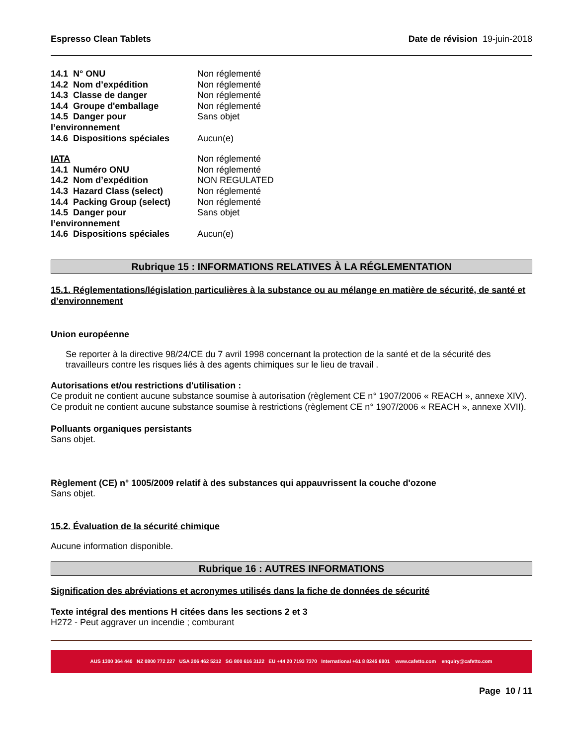Espresso Clean Tablets Date de révision 19-juin-2018
| 14.1 N° ONU | Non réglementé |
| 14.2 Nom d’expédition | Non réglementé |
| 14.3 Classe de danger | Non réglementé |
| 14.4 Groupe d'emballage | Non réglementé |
| 14.5 Danger pour l’environnement | Sans objet |
| 14.6 Dispositions spéciales | Aucun(e) |
| IATA | Non réglementé |
| 14.1 Numéro ONU | Non réglementé |
| 14.2 Nom d’expédition | NON REGULATED |
| 14.3 Hazard Class (select) | Non réglementé |
| 14.4 Packing Group (select) | Non réglementé |
| 14.5 Danger pour l’environnement | Sans objet |
| 14.6 Dispositions spéciales | Aucun(e) |
Rubrique 15 : INFORMATIONS RELATIVES À LA RÉGLEMENTATION
15.1. Réglementations/législation particulières à la substance ou au mélange en matière de sécurité, de santé et d’environnement
Union européenne
Se reporter à la directive 98/24/CE du 7 avril 1998 concernant la protection de la santé et de la sécurité des travailleurs contre les risques liés à des agents chimiques sur le lieu de travail .
Autorisations et/ou restrictions d'utilisation :
Ce produit ne contient aucune substance soumise à autorisation (règlement CE n° 1907/2006 « REACH », annexe XIV). Ce produit ne contient aucune substance soumise à restrictions (règlement CE n° 1907/2006 « REACH », annexe XVII).
Polluants organiques persistants
Sans objet.
Règlement (CE) n° 1005/2009 relatif à des substances qui appauvrissent la couche d'ozone
Sans objet.
15.2. Évaluation de la sécurité chimique
Aucune information disponible.
Rubrique 16 : AUTRES INFORMATIONS
Signification des abréviations et acronymes utilisés dans la fiche de données de sécurité
Texte intégral des mentions H citées dans les sections 2 et 3
H272 - Peut aggraver un incendie ; comburant
AUS 1300 364 440 NZ 0800 772 227 USA 206 462 5212 SG 800 616 3122 EU +44 20 7193 7370 International +61 8 8245 6901 www.cafetto.com enquiry@cafetto.com
Page 10 / 11